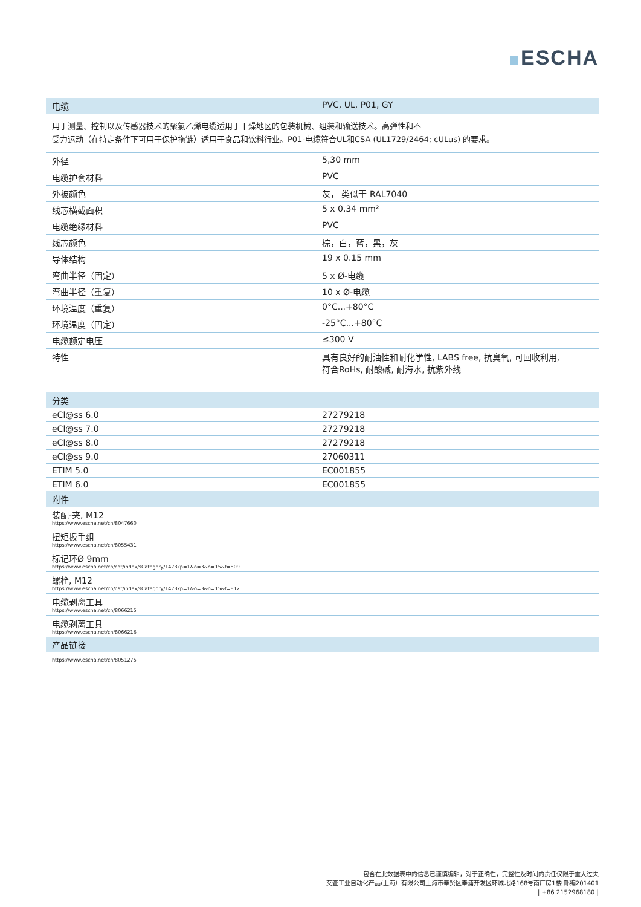ESCHA
| 电缆 | PVC, UL, P01, GY |
| --- | --- |
用于测量、控制以及传感器技术的聚氯乙烯电缆适用于干燥地区的包装机械、组装和输送技术。高弹性和不
受力运动（在特定条件下可用于保护拖链）适用于食品和饮料行业。P01-电缆符合UL和CSA (UL1729/2464; cULus) 的要求。
| 外径 | 5,30 mm |
| 电缆护套材料 | PVC |
| 外被颜色 | 灰， 类似于 RAL7040 |
| 线芯横截面积 | 5 x 0.34 mm² |
| 电缆绝缘材料 | PVC |
| 线芯颜色 | 棕，白，蓝，黑，灰 |
| 导体结构 | 19 x 0.15 mm |
| 弯曲半径（固定） | 5 x Ø-电缆 |
| 弯曲半径（重复） | 10 x Ø-电缆 |
| 环境温度（重复） | 0°C...+80°C |
| 环境温度（固定） | -25°C...+80°C |
| 电缆额定电压 | ≤300 V |
| 特性 | 具有良好的耐油性和耐化学性, LABS free, 抗臭氧, 可回收利用, 符合RoHs, 耐酸碱, 耐海水, 抗紫外线 |
| 分类 | |
| --- | --- |
| eCl@ss 6.0 | 27279218 |
| eCl@ss 7.0 | 27279218 |
| eCl@ss 8.0 | 27279218 |
| eCl@ss 9.0 | 27060311 |
| ETIM 5.0 | EC001855 |
| ETIM 6.0 | EC001855 |
| 附件 | |
| 装配-夹, M12 https://www.escha.net/cn/8047660 | |
| 扭矩扳手组 https://www.escha.net/cn/8055431 | |
| 标记环Ø 9mm https://www.escha.net/cn/cat/index/sCategory/1473?p=1&o=3&n=15&f=809 | |
| 螺栓, M12 https://www.escha.net/cn/cat/index/sCategory/1473?p=1&o=3&n=15&f=812 | |
| 电缆剥离工具 https://www.escha.net/cn/8066215 | |
| 电缆剥离工具 https://www.escha.net/cn/8066216 | |
| 产品链接 | |
| https://www.escha.net/cn/8051275 | |
包含在此数据表中的信息已谨慎编辑，对于正确性，完整性及时间的责任仅限于重大过失
艾查工业自动化产品(上海）有限公司上海市奉贤区奉浦开发区环城北路168号南厂房1楼 邮编201401
| +86 2152968180 |